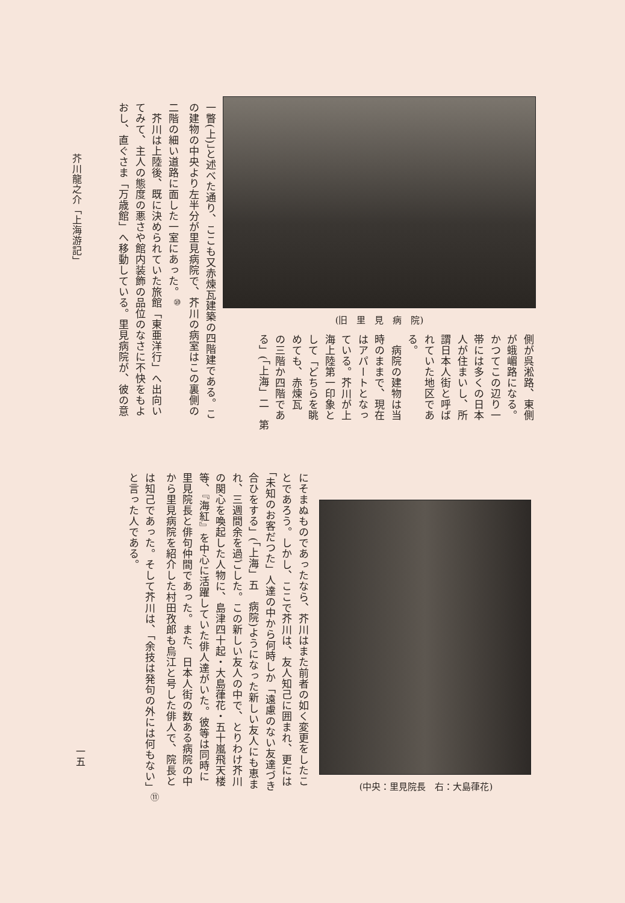(旧　里　見　病　院)
側が呉淞路、東側
が蛾嵋路になる。
かつてこの辺り一
帯には多くの日本
人が住まいし、所
謂日本人街と呼ば
れていた地区であ
る。
　病院の建物は当
時のままで、現在
はアパートとなっ
ている。芥川が上
海上陸第一印象と
して「どちらを眺
めても、赤煉瓦
の三階か四階であ
る」(「上海」二　第
一瞥(上)」と述べた通り、ここも又赤煉瓦建築の四階建である。こ
の建物の中央より左半分が里見病院で、芥川の病室はこの裏側の
二階の細い道路に面した一室にあった。<sup>⑩</sup>
　芥川は上陸後、既に決められていた旅館「東亜洋行」へ出向い
てみて、主人の態度の悪さや館内装飾の品位のなさに不快をもよ
おし、直ぐさま「万歳館」へ移動している。里見病院が、彼の意
(中央：里見院長　右：大島葎花)
にそまぬものであったなら、芥川はまた前者の如く変更をしたこ
とであろう。しかし、ここで芥川は、友人知己に囲まれ、更には
「未知のお客だつた」人達の中から何時しか「遠慮のない友達づき
合ひをする」(「上海」五　病院)ようになった新しい友人にも恵ま
れ、三週間余を過ごした。この新しい友人の中で、とりわけ芥川
の関心を喚起した人物に、島津四十起・大島葎花・五十嵐飛天楼
等、『海紅』を中心に活躍していた俳人達がいた。彼等は同時に
里見院長と俳句仲間であった。また、日本人街の数ある病院の中
から里見病院を紹介した村田孜郎も烏江と号した俳人で、院長と
は知己であった。そして芥川は、「余技は発句の外には何もない」<sup>⑪</sup>
と言った人である。
芥川龍之介「上海游記」
一五